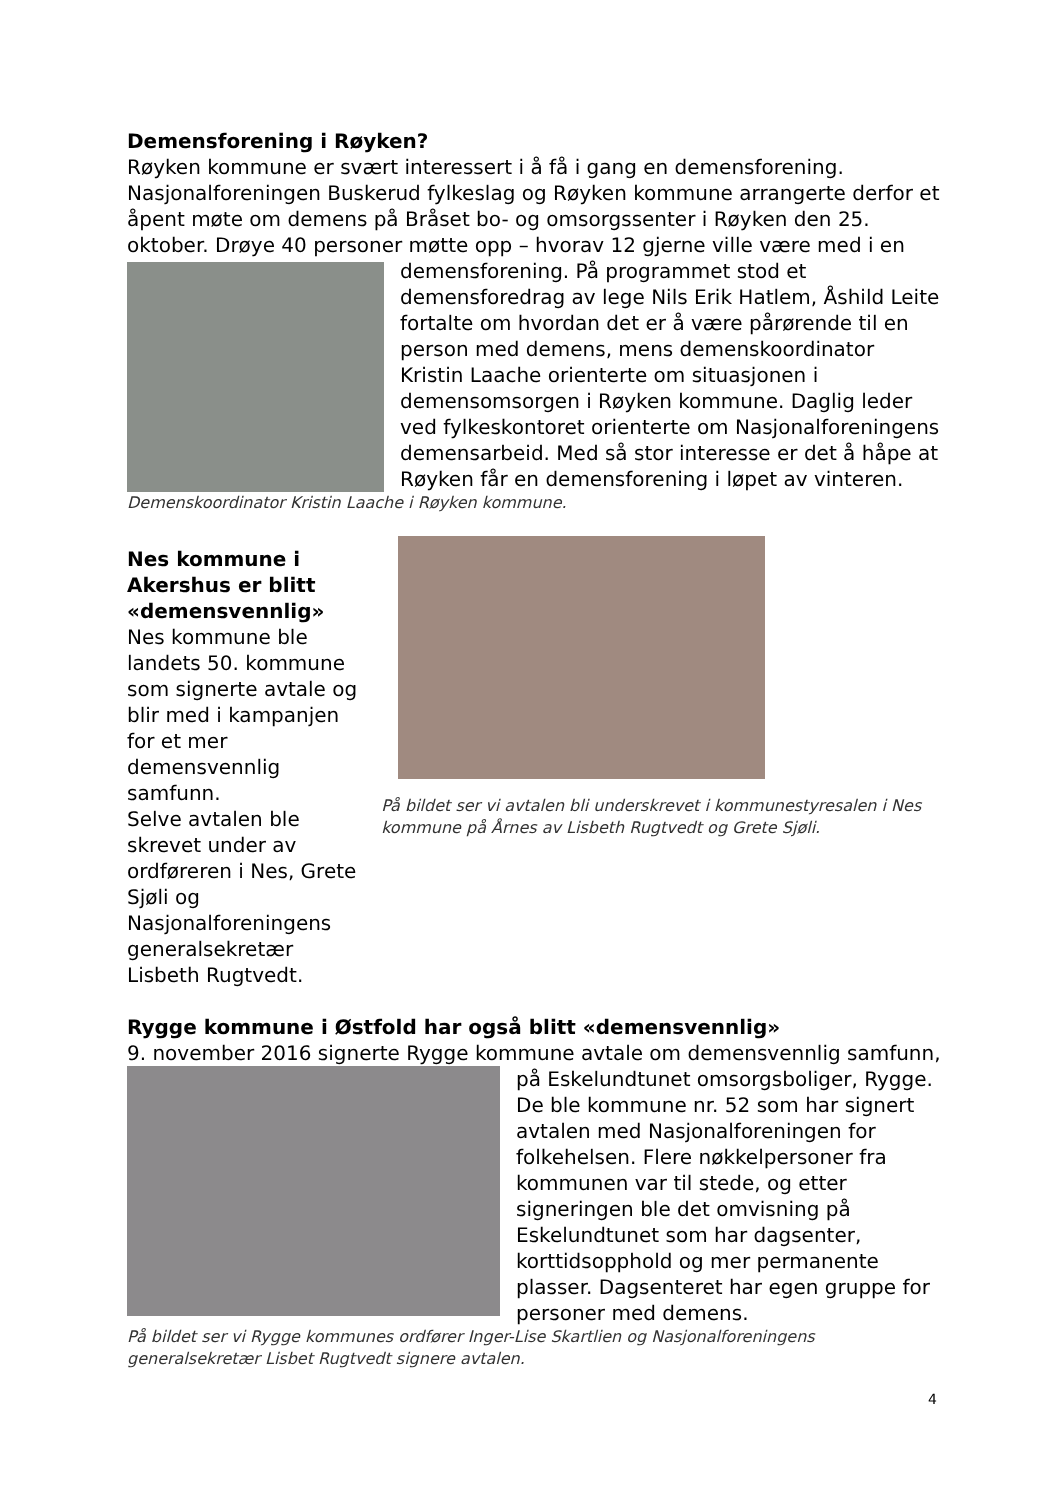Demensforening i Røyken?
Røyken kommune er svært interessert i å få i gang en demensforening. Nasjonalforeningen Buskerud fylkeslag og Røyken kommune arrangerte derfor et åpent møte om demens på Bråset bo- og omsorgssenter i Røyken den 25. oktober. Drøye 40 personer møtte opp – hvorav 12 gjerne ville være med i en demensforening. På programmet stod et demensforedrag av lege Nils Erik Hatlem, Åshild Leite fortalte om hvordan det er å være pårørende til en person med demens, mens demenskoordinator Kristin Laache orienterte om situasjonen i demensomsorgen i Røyken kommune. Daglig leder ved fylkeskontoret orienterte om Nasjonalforeningens demensarbeid. Med så stor interesse er det å håpe at Røyken får en demensforening i løpet av vinteren.
Demenskoordinator Kristin Laache i Røyken kommune.
Nes kommune i Akershus er blitt «demensvennlig»
Nes kommune ble landets 50. kommune som signerte avtale og blir med i kampanjen for et mer demensvennlig samfunn.
Selve avtalen ble skrevet under av ordføreren i Nes, Grete Sjøli og Nasjonalforeningens generalsekretær Lisbeth Rugtvedt.
På bildet ser vi avtalen bli underskrevet i kommunestyresalen i Nes kommune på Årnes av Lisbeth Rugtvedt og Grete Sjøli.
Rygge kommune i Østfold har også blitt «demensvennlig»
9. november 2016 signerte Rygge kommune avtale om demensvennlig samfunn, på Eskelundtunet omsorgsboliger, Rygge. De ble kommune nr. 52 som har signert avtalen med Nasjonalforeningen for folkehelsen. Flere nøkkelpersoner fra kommunen var til stede, og etter signeringen ble det omvisning på Eskelundtunet som har dagsenter, korttidsopphold og mer permanente plasser. Dagsenteret har egen gruppe for personer med demens.
På bildet ser vi Rygge kommunes ordfører Inger-Lise Skartlien og Nasjonalforeningens generalsekretær Lisbet Rugtvedt signere avtalen.
4